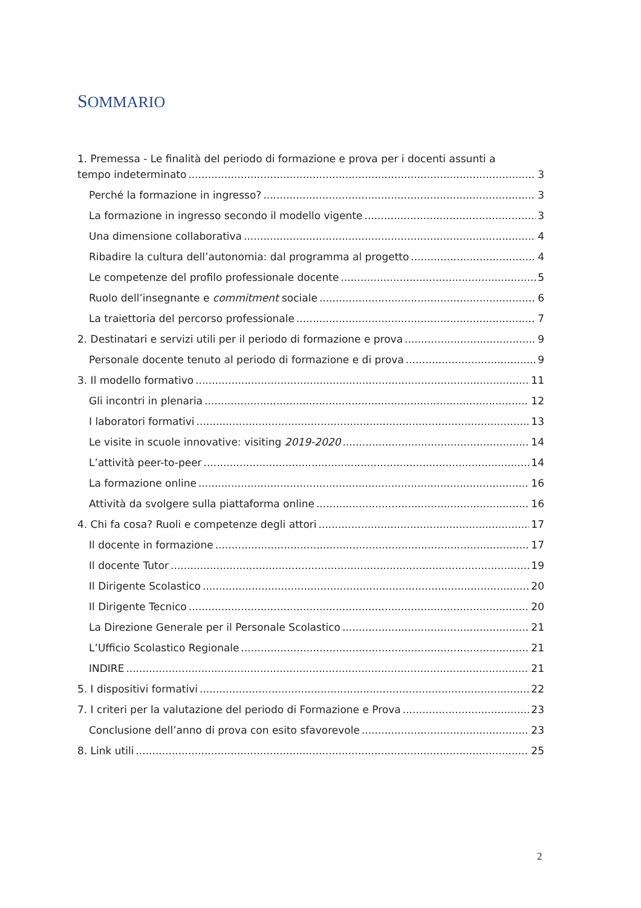SOMMARIO
1. Premessa - Le finalità del periodo di formazione e prova per i docenti assunti a
tempo indeterminato 3
Perché la formazione in ingresso? 3
La formazione in ingresso secondo il modello vigente 3
Una dimensione collaborativa 4
Ribadire la cultura dell’autonomia: dal programma al progetto 4
Le competenze del profilo professionale docente 5
Ruolo dell’insegnante e commitment sociale 6
La traiettoria del percorso professionale 7
2. Destinatari e servizi utili per il periodo di formazione e prova 9
Personale docente tenuto al periodo di formazione e di prova 9
3. Il modello formativo 11
Gli incontri in plenaria 12
I laboratori formativi 13
Le visite in scuole innovative: visiting 2019-2020 14
L’attività peer-to-peer 14
La formazione online 16
Attività da svolgere sulla piattaforma online 16
4. Chi fa cosa? Ruoli e competenze degli attori 17
Il docente in formazione 17
Il docente Tutor 19
Il Dirigente Scolastico 20
Il Dirigente Tecnico 20
La Direzione Generale per il Personale Scolastico 21
L’Ufficio Scolastico Regionale 21
INDIRE 21
5. I dispositivi formativi 22
7. I criteri per la valutazione del periodo di Formazione e Prova 23
Conclusione dell’anno di prova con esito sfavorevole 23
8. Link utili 25
2